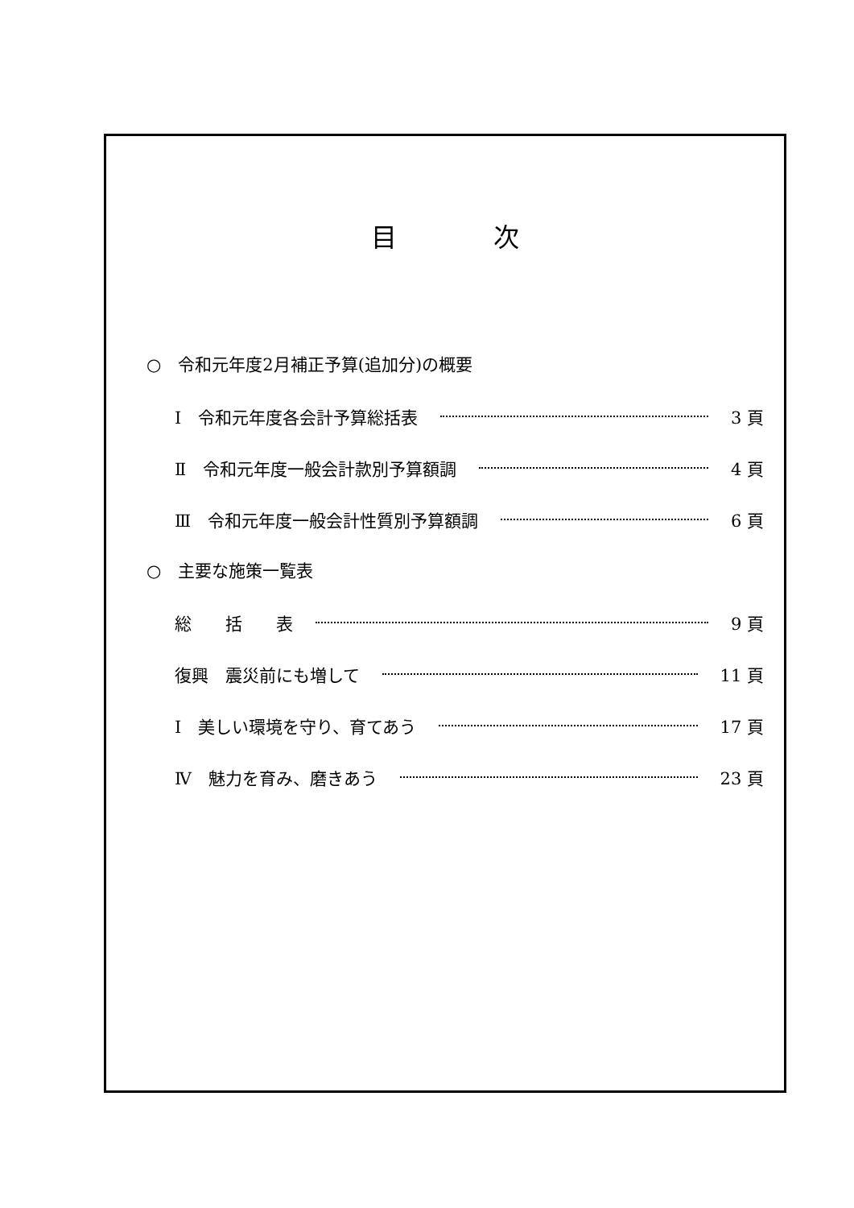目次
○　令和元年度2月補正予算(追加分)の概要
Ⅰ　令和元年度各会計予算総括表 3 頁
Ⅱ　令和元年度一般会計款別予算額調 4 頁
Ⅲ　令和元年度一般会計性質別予算額調 6 頁
○　主要な施策一覧表
総　　括　　表 9 頁
復興　震災前にも増して 11 頁
Ⅰ　美しい環境を守り、育てあう 17 頁
Ⅳ　魅力を育み、磨きあう 23 頁